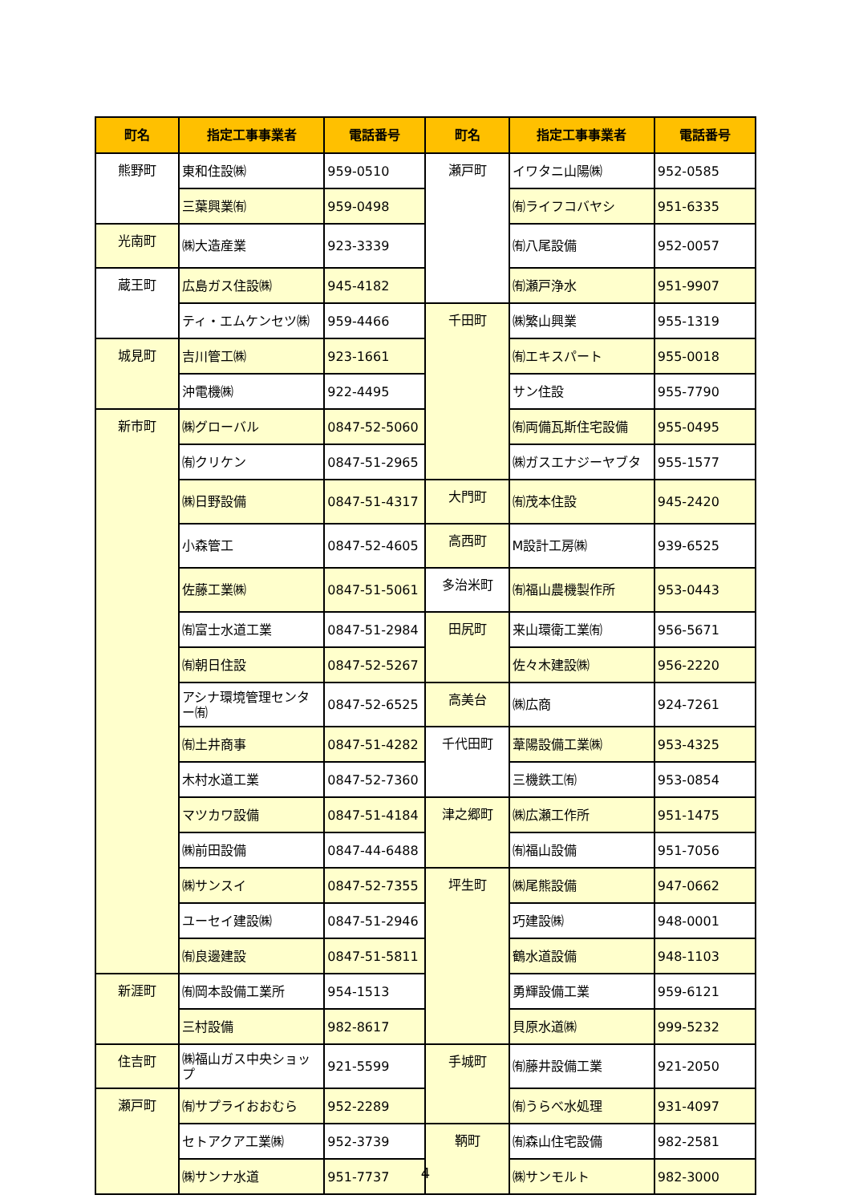| 町名 | 指定工事事業者 | 電話番号 | 町名 | 指定工事事業者 | 電話番号 |
| --- | --- | --- | --- | --- | --- |
| 熊野町 | 東和住設㈱ | 959-0510 | 瀬戸町 | イワタニ山陽㈱ | 952-0585 |
| | 三葉興業㈲ | 959-0498 | | ㈲ライフコバヤシ | 951-6335 |
| 光南町 | ㈱大造産業 | 923-3339 | | ㈲八尾設備 | 952-0057 |
| 蔵王町 | 広島ガス住設㈱ | 945-4182 | | ㈲瀬戸浄水 | 951-9907 |
| | ティ・エムケンセツ㈱ | 959-4466 | 千田町 | ㈱繁山興業 | 955-1319 |
| 城見町 | 吉川管工㈱ | 923-1661 | | ㈲エキスパート | 955-0018 |
| | 沖電機㈱ | 922-4495 | | サン住設 | 955-7790 |
| 新市町 | ㈱グローバル | 0847-52-5060 | | ㈲両備瓦斯住宅設備 | 955-0495 |
| | ㈲クリケン | 0847-51-2965 | | ㈱ガスエナジーヤブタ | 955-1577 |
| | ㈱日野設備 | 0847-51-4317 | 大門町 | ㈲茂本住設 | 945-2420 |
| | 小森管工 | 0847-52-4605 | 高西町 | M設計工房㈱ | 939-6525 |
| | 佐藤工業㈱ | 0847-51-5061 | 多治米町 | ㈲福山農機製作所 | 953-0443 |
| | ㈲富士水道工業 | 0847-51-2984 | 田尻町 | 来山環衛工業㈲ | 956-5671 |
| | ㈲朝日住設 | 0847-52-5267 | | 佐々木建設㈱ | 956-2220 |
| | アシナ環境管理センター㈲ | 0847-52-6525 | 高美台 | ㈱広商 | 924-7261 |
| | ㈲土井商事 | 0847-51-4282 | 千代田町 | 葦陽設備工業㈱ | 953-4325 |
| | 木村水道工業 | 0847-52-7360 | | 三機鉄工㈲ | 953-0854 |
| | マツカワ設備 | 0847-51-4184 | 津之郷町 | ㈱広瀬工作所 | 951-1475 |
| | ㈱前田設備 | 0847-44-6488 | | ㈲福山設備 | 951-7056 |
| | ㈱サンスイ | 0847-52-7355 | 坪生町 | ㈱尾熊設備 | 947-0662 |
| | ユーセイ建設㈱ | 0847-51-2946 | | 巧建設㈱ | 948-0001 |
| | ㈲良邊建設 | 0847-51-5811 | | 鶴水道設備 | 948-1103 |
| 新涯町 | ㈲岡本設備工業所 | 954-1513 | | 勇輝設備工業 | 959-6121 |
| | 三村設備 | 982-8617 | | 貝原水道㈱ | 999-5232 |
| 住吉町 | ㈱福山ガス中央ショップ | 921-5599 | 手城町 | ㈲藤井設備工業 | 921-2050 |
| 瀬戸町 | ㈲サプライおおむら | 952-2289 | | ㈲うらべ水処理 | 931-4097 |
| | セトアクア工業㈱ | 952-3739 | 鞆町 | ㈲森山住宅設備 | 982-2581 |
| | ㈱サンナ水道 | 951-7737 | | ㈱サンモルト | 982-3000 |
4